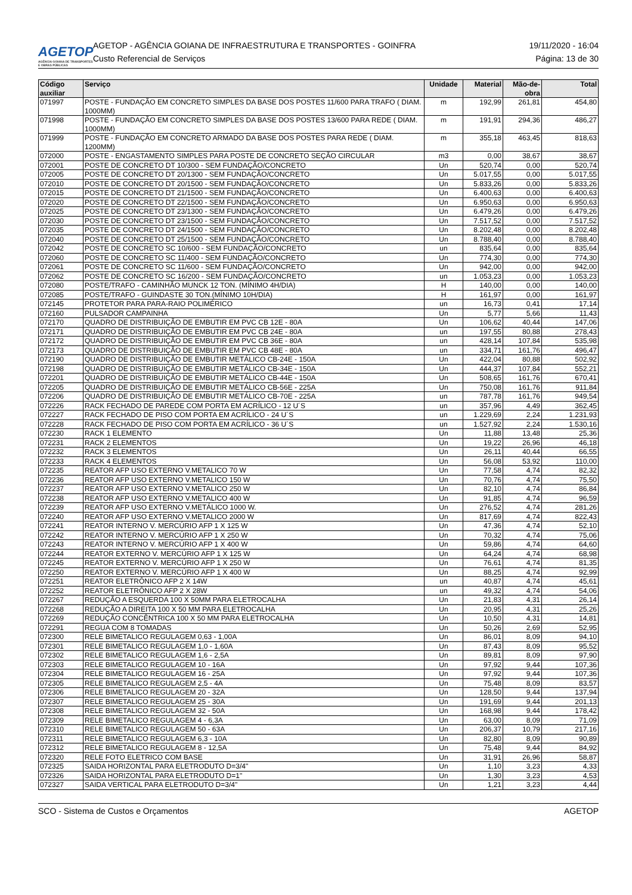AGETOP
AGÊNCIA GOIANA DE TRANSPORTES E OBRAS PÚBLICAS
AGETOP - AGÊNCIA GOIANA DE INFRAESTRUTURA E TRANSPORTES - GOINFRA 19/11/2020 - 16:04
Custo Referencial de Serviços Página: 13 de 30
| Código auxiliar | Serviço | Unidade | Material | Mão-de-obra | Total |
| --- | --- | --- | --- | --- | --- |
| 071997 | POSTE - FUNDAÇÃO EM CONCRETO SIMPLES DA BASE DOS POSTES 11/600 PARA TRAFO ( DIAM. 1000MM) | m | 192,99 | 261,81 | 454,80 |
| 071998 | POSTE - FUNDAÇÃO EM CONCRETO SIMPLES DA BASE DOS POSTES 13/600 PARA REDE ( DIAM. 1000MM) | m | 191,91 | 294,36 | 486,27 |
| 071999 | POSTE - FUNDAÇÃO EM CONCRETO ARMADO DA BASE DOS POSTES PARA REDE ( DIAM. 1200MM) | m | 355,18 | 463,45 | 818,63 |
| 072000 | POSTE - ENGASTAMENTO SIMPLES PARA POSTE DE CONCRETO SEÇÃO CIRCULAR | m3 | 0,00 | 38,67 | 38,67 |
| 072001 | POSTE DE CONCRETO DT 10/300 - SEM FUNDAÇÃO/CONCRETO | Un | 520,74 | 0,00 | 520,74 |
| 072005 | POSTE DE CONCRETO DT 20/1300 - SEM FUNDAÇÃO/CONCRETO | Un | 5.017,55 | 0,00 | 5.017,55 |
| 072010 | POSTE DE CONCRETO DT 20/1500 - SEM FUNDAÇÃO/CONCRETO | Un | 5.833,26 | 0,00 | 5.833,26 |
| 072015 | POSTE DE CONCRETO DT 21/1500 - SEM FUNDAÇÃO/CONCRETO | Un | 6.400,63 | 0,00 | 6.400,63 |
| 072020 | POSTE DE CONCRETO DT 22/1500 - SEM FUNDAÇÃO/CONCRETO | Un | 6.950,63 | 0,00 | 6.950,63 |
| 072025 | POSTE DE CONCRETO DT 23/1300 - SEM FUNDAÇÃO/CONCRETO | Un | 6.479,26 | 0,00 | 6.479,26 |
| 072030 | POSTE DE CONCRETO DT 23/1500 - SEM FUNDAÇÃO/CONCRETO | Un | 7.517,52 | 0,00 | 7.517,52 |
| 072035 | POSTE DE CONCRETO DT 24/1500 - SEM FUNDAÇÃO/CONCRETO | Un | 8.202,48 | 0,00 | 8.202,48 |
| 072040 | POSTE DE CONCRETO DT 25/1500 - SEM FUNDAÇÃO/CONCRETO | Un | 8.788,40 | 0,00 | 8.788,40 |
| 072042 | POSTE DE CONCRETO SC 10/600 - SEM FUNDAÇÃO/CONCRETO | un | 835,64 | 0,00 | 835,64 |
| 072060 | POSTE DE CONCRETO SC 11/400 - SEM FUNDAÇÃO/CONCRETO | Un | 774,30 | 0,00 | 774,30 |
| 072061 | POSTE DE CONCRETO SC 11/600 - SEM FUNDAÇÃO/CONCRETO | Un | 942,00 | 0,00 | 942,00 |
| 072062 | POSTE DE CONCRETO SC 16/200 - SEM FUNDAÇÃO/CONCRETO | un | 1.053,23 | 0,00 | 1.053,23 |
| 072080 | POSTE/TRAFO - CAMINHÃO MUNCK 12 TON. (MÍNIMO 4H/DIA) | H | 140,00 | 0,00 | 140,00 |
| 072085 | POSTE/TRAFO - GUINDASTE 30 TON.(MÍNIMO 10H/DIA) | H | 161,97 | 0,00 | 161,97 |
| 072145 | PROTETOR PARA PARA-RAIO POLIMÉRICO | un | 16,73 | 0,41 | 17,14 |
| 072160 | PULSADOR CAMPAINHA | Un | 5,77 | 5,66 | 11,43 |
| 072170 | QUADRO DE DISTRIBUIÇÃO DE EMBUTIR EM PVC CB 12E - 80A | Un | 106,62 | 40,44 | 147,06 |
| 072171 | QUADRO DE DISTRIBUIÇÃO DE EMBUTIR EM PVC CB 24E - 80A | un | 197,55 | 80,88 | 278,43 |
| 072172 | QUADRO DE DISTRIBUIÇÃO DE EMBUTIR EM PVC CB 36E - 80A | un | 428,14 | 107,84 | 535,98 |
| 072173 | QUADRO DE DISTRIBUIÇÃO DE EMBUTIR EM PVC CB 48E - 80A | un | 334,71 | 161,76 | 496,47 |
| 072190 | QUADRO DE DISTRIBUIÇÃO DE EMBUTIR METÁLICO CB-24E - 150A | Un | 422,04 | 80,88 | 502,92 |
| 072198 | QUADRO DE DISTRIBUIÇÃO DE EMBUTIR METÁLICO CB-34E - 150A | Un | 444,37 | 107,84 | 552,21 |
| 072201 | QUADRO DE DISTRIBUIÇÃO DE EMBUTIR METÁLICO CB-44E - 150A | Un | 508,65 | 161,76 | 670,41 |
| 072205 | QUADRO DE DISTRIBUIÇÃO DE EMBUTIR METÁLICO CB-56E - 225A | Un | 750,08 | 161,76 | 911,84 |
| 072206 | QUADRO DE DISTRIBUIÇÃO DE EMBUTIR METÁLICO CB-70E - 225A | un | 787,78 | 161,76 | 949,54 |
| 072226 | RACK FECHADO DE PAREDE COM PORTA EM ACRÍLICO - 12 U´S | un | 357,96 | 4,49 | 362,45 |
| 072227 | RACK FECHADO DE PISO COM PORTA EM ACRÍLICO - 24 U´S | un | 1.229,69 | 2,24 | 1.231,93 |
| 072228 | RACK FECHADO DE PISO COM PORTA EM ACRÍLICO - 36 U´S | un | 1.527,92 | 2,24 | 1.530,16 |
| 072230 | RACK 1 ELEMENTO | Un | 11,88 | 13,48 | 25,36 |
| 072231 | RACK 2 ELEMENTOS | Un | 19,22 | 26,96 | 46,18 |
| 072232 | RACK 3 ELEMENTOS | Un | 26,11 | 40,44 | 66,55 |
| 072233 | RACK 4 ELEMENTOS | Un | 56,08 | 53,92 | 110,00 |
| 072235 | REATOR AFP USO EXTERNO V.METALICO 70 W | Un | 77,58 | 4,74 | 82,32 |
| 072236 | REATOR AFP USO EXTERNO V.METALICO 150 W | Un | 70,76 | 4,74 | 75,50 |
| 072237 | REATOR AFP USO EXTERNO V.METALICO 250 W | Un | 82,10 | 4,74 | 86,84 |
| 072238 | REATOR AFP USO EXTERNO V.METALICO 400 W | Un | 91,85 | 4,74 | 96,59 |
| 072239 | REATOR AFP USO EXTERNO V.METÁLICO 1000 W. | Un | 276,52 | 4,74 | 281,26 |
| 072240 | REATOR AFP USO EXTERNO V.METALICO 2000 W | Un | 817,69 | 4,74 | 822,43 |
| 072241 | REATOR INTERNO V. MERCÚRIO AFP 1 X 125 W | Un | 47,36 | 4,74 | 52,10 |
| 072242 | REATOR INTERNO V. MERCÚRIO AFP 1 X 250 W | Un | 70,32 | 4,74 | 75,06 |
| 072243 | REATOR INTERNO V. MERCÚRIO AFP 1 X 400 W | Un | 59,86 | 4,74 | 64,60 |
| 072244 | REATOR EXTERNO V. MERCÚRIO AFP 1 X 125 W | Un | 64,24 | 4,74 | 68,98 |
| 072245 | REATOR EXTERNO V. MERCÚRIO AFP 1 X 250 W | Un | 76,61 | 4,74 | 81,35 |
| 072250 | REATOR EXTERNO V. MERCÚRIO AFP 1 X 400 W | Un | 88,25 | 4,74 | 92,99 |
| 072251 | REATOR ELETRÔNICO AFP 2 X 14W | un | 40,87 | 4,74 | 45,61 |
| 072252 | REATOR ELETRÔNICO AFP 2 X 28W | un | 49,32 | 4,74 | 54,06 |
| 072267 | REDUÇÃO A ESQUERDA 100 X 50MM PARA ELETROCALHA | Un | 21,83 | 4,31 | 26,14 |
| 072268 | REDUÇÃO A DIREITA 100 X 50 MM PARA ELETROCALHA | Un | 20,95 | 4,31 | 25,26 |
| 072269 | REDUÇÃO CONCÊNTRICA 100 X 50 MM PARA ELETROCALHA | Un | 10,50 | 4,31 | 14,81 |
| 072291 | REGUA COM 8 TOMADAS | Un | 50,26 | 2,69 | 52,95 |
| 072300 | RELE BIMETALICO REGULAGEM 0,63 - 1,00A | Un | 86,01 | 8,09 | 94,10 |
| 072301 | RELE BIMETALICO REGULAGEM 1,0 - 1,60A | Un | 87,43 | 8,09 | 95,52 |
| 072302 | RELE BIMETALICO REGULAGEM 1,6 - 2,5A | Un | 89,81 | 8,09 | 97,90 |
| 072303 | RELE BIMETALICO REGULAGEM 10 - 16A | Un | 97,92 | 9,44 | 107,36 |
| 072304 | RELE BIMETALICO REGULAGEM 16 - 25A | Un | 97,92 | 9,44 | 107,36 |
| 072305 | RELE BIMETALICO REGULAGEM 2,5 - 4A | Un | 75,48 | 8,09 | 83,57 |
| 072306 | RELE BIMETALICO REGULAGEM 20 - 32A | Un | 128,50 | 9,44 | 137,94 |
| 072307 | RELE BIMETALICO REGULAGEM 25 - 30A | Un | 191,69 | 9,44 | 201,13 |
| 072308 | RELE BIMETALICO REGULAGEM 32 - 50A | Un | 168,98 | 9,44 | 178,42 |
| 072309 | RELE BIMETALICO REGULAGEM 4 - 6,3A | Un | 63,00 | 8,09 | 71,09 |
| 072310 | RELE BIMETALICO REGULAGEM 50 - 63A | Un | 206,37 | 10,79 | 217,16 |
| 072311 | RELE BIMETALICO REGULAGEM 6,3 - 10A | Un | 82,80 | 8,09 | 90,89 |
| 072312 | RELE BIMETALICO REGULAGEM 8 - 12,5A | Un | 75,48 | 9,44 | 84,92 |
| 072320 | RELE FOTO ELETRICO COM BASE | Un | 31,91 | 26,96 | 58,87 |
| 072325 | SAIDA HORIZONTAL PARA ELETRODUTO D=3/4" | Un | 1,10 | 3,23 | 4,33 |
| 072326 | SAIDA HORIZONTAL PARA ELETRODUTO D=1" | Un | 1,30 | 3,23 | 4,53 |
| 072327 | SAIDA VERTICAL PARA ELETRODUTO D=3/4" | Un | 1,21 | 3,23 | 4,44 |
SCO - Sistema de Custos e Orçamentos AGETOP